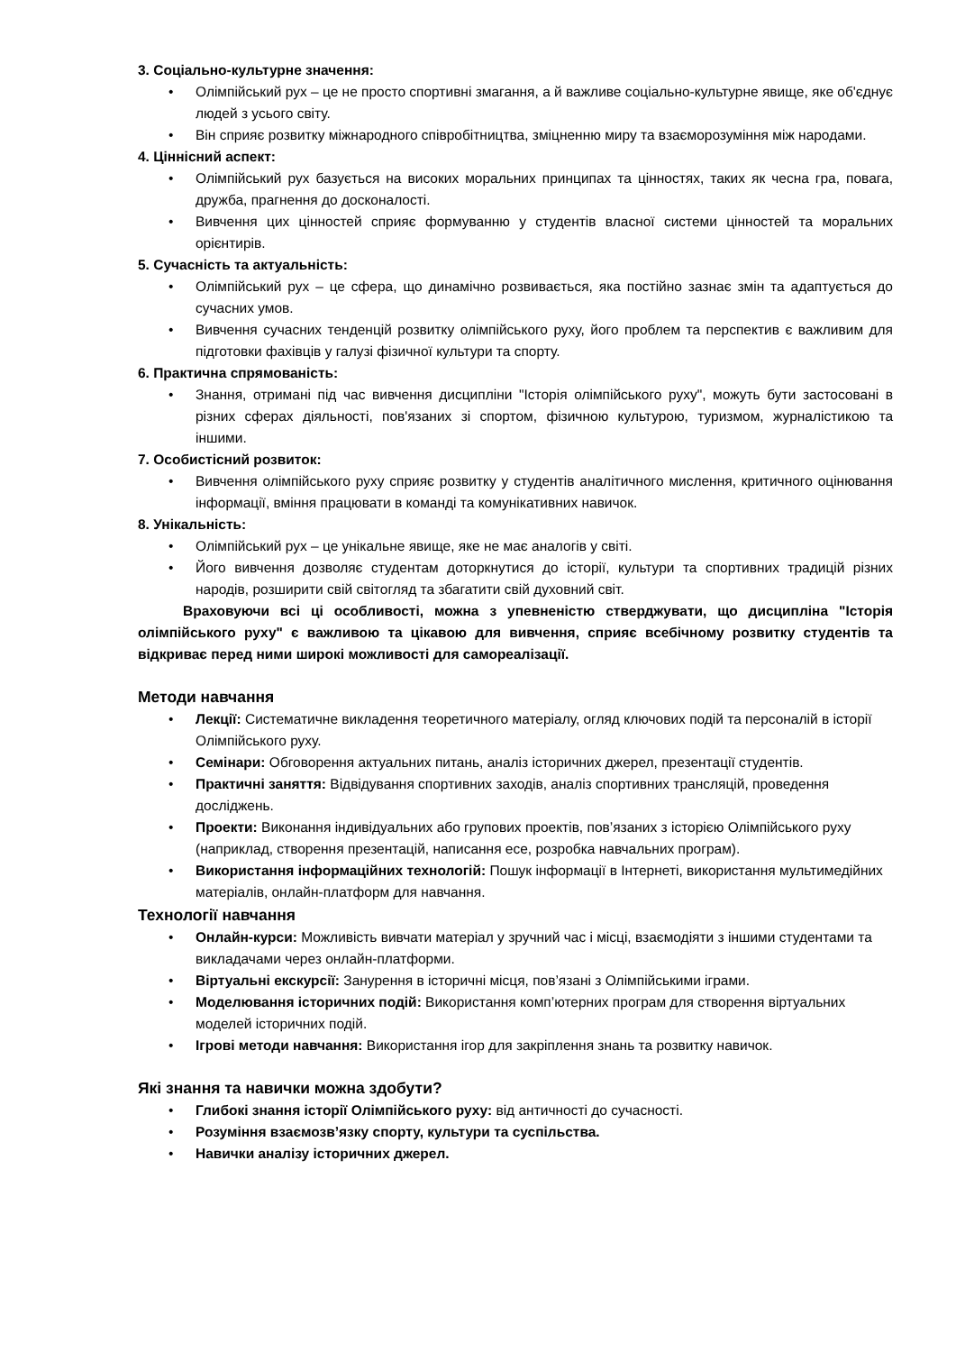3. Соціально-культурне значення:
• Олімпійський рух – це не просто спортивні змагання, а й важливе соціально-культурне явище, яке об'єднує людей з усього світу.
• Він сприяє розвитку міжнародного співробітництва, зміцненню миру та взаєморозуміння між народами.
4. Ціннісний аспект:
• Олімпійський рух базується на високих моральних принципах та цінностях, таких як чесна гра, повага, дружба, прагнення до досконалості.
• Вивчення цих цінностей сприяє формуванню у студентів власної системи цінностей та моральних орієнтирів.
5. Сучасність та актуальність:
• Олімпійський рух – це сфера, що динамічно розвивається, яка постійно зазнає змін та адаптується до сучасних умов.
• Вивчення сучасних тенденцій розвитку олімпійського руху, його проблем та перспектив є важливим для підготовки фахівців у галузі фізичної культури та спорту.
6. Практична спрямованість:
• Знання, отримані під час вивчення дисципліни "Історія олімпійського руху", можуть бути застосовані в різних сферах діяльності, пов'язаних зі спортом, фізичною культурою, туризмом, журналістикою та іншими.
7. Особистісний розвиток:
• Вивчення олімпійського руху сприяє розвитку у студентів аналітичного мислення, критичного оцінювання інформації, вміння працювати в команді та комунікативних навичок.
8. Унікальність:
• Олімпійський рух – це унікальне явище, яке не має аналогів у світі.
• Його вивчення дозволяє студентам доторкнутися до історії, культури та спортивних традицій різних народів, розширити свій світогляд та збагатити свій духовний світ.
Враховуючи всі ці особливості, можна з упевненістю стверджувати, що дисципліна "Історія олімпійського руху" є важливою та цікавою для вивчення, сприяє всебічному розвитку студентів та відкриває перед ними широкі можливості для самореалізації.
Методи навчання
• Лекції: Систематичне викладення теоретичного матеріалу, огляд ключових подій та персоналій в історії Олімпійського руху.
• Семінари: Обговорення актуальних питань, аналіз історичних джерел, презентації студентів.
• Практичні заняття: Відвідування спортивних заходів, аналіз спортивних трансляцій, проведення досліджень.
• Проекти: Виконання індивідуальних або групових проектів, пов’язаних з історією Олімпійського руху (наприклад, створення презентацій, написання есе, розробка навчальних програм).
• Використання інформаційних технологій: Пошук інформації в Інтернеті, використання мультимедійних матеріалів, онлайн-платформ для навчання.
Технології навчання
• Онлайн-курси: Можливість вивчати матеріал у зручний час і місці, взаємодіяти з іншими студентами та викладачами через онлайн-платформи.
• Віртуальні екскурсії: Занурення в історичні місця, пов’язані з Олімпійськими іграми.
• Моделювання історичних подій: Використання комп’ютерних програм для створення віртуальних моделей історичних подій.
• Ігрові методи навчання: Використання ігор для закріплення знань та розвитку навичок.
Які знання та навички можна здобути?
• Глибокі знання історії Олімпійського руху: від античності до сучасності.
• Розуміння взаємозв’язку спорту, культури та суспільства.
• Навички аналізу історичних джерел.